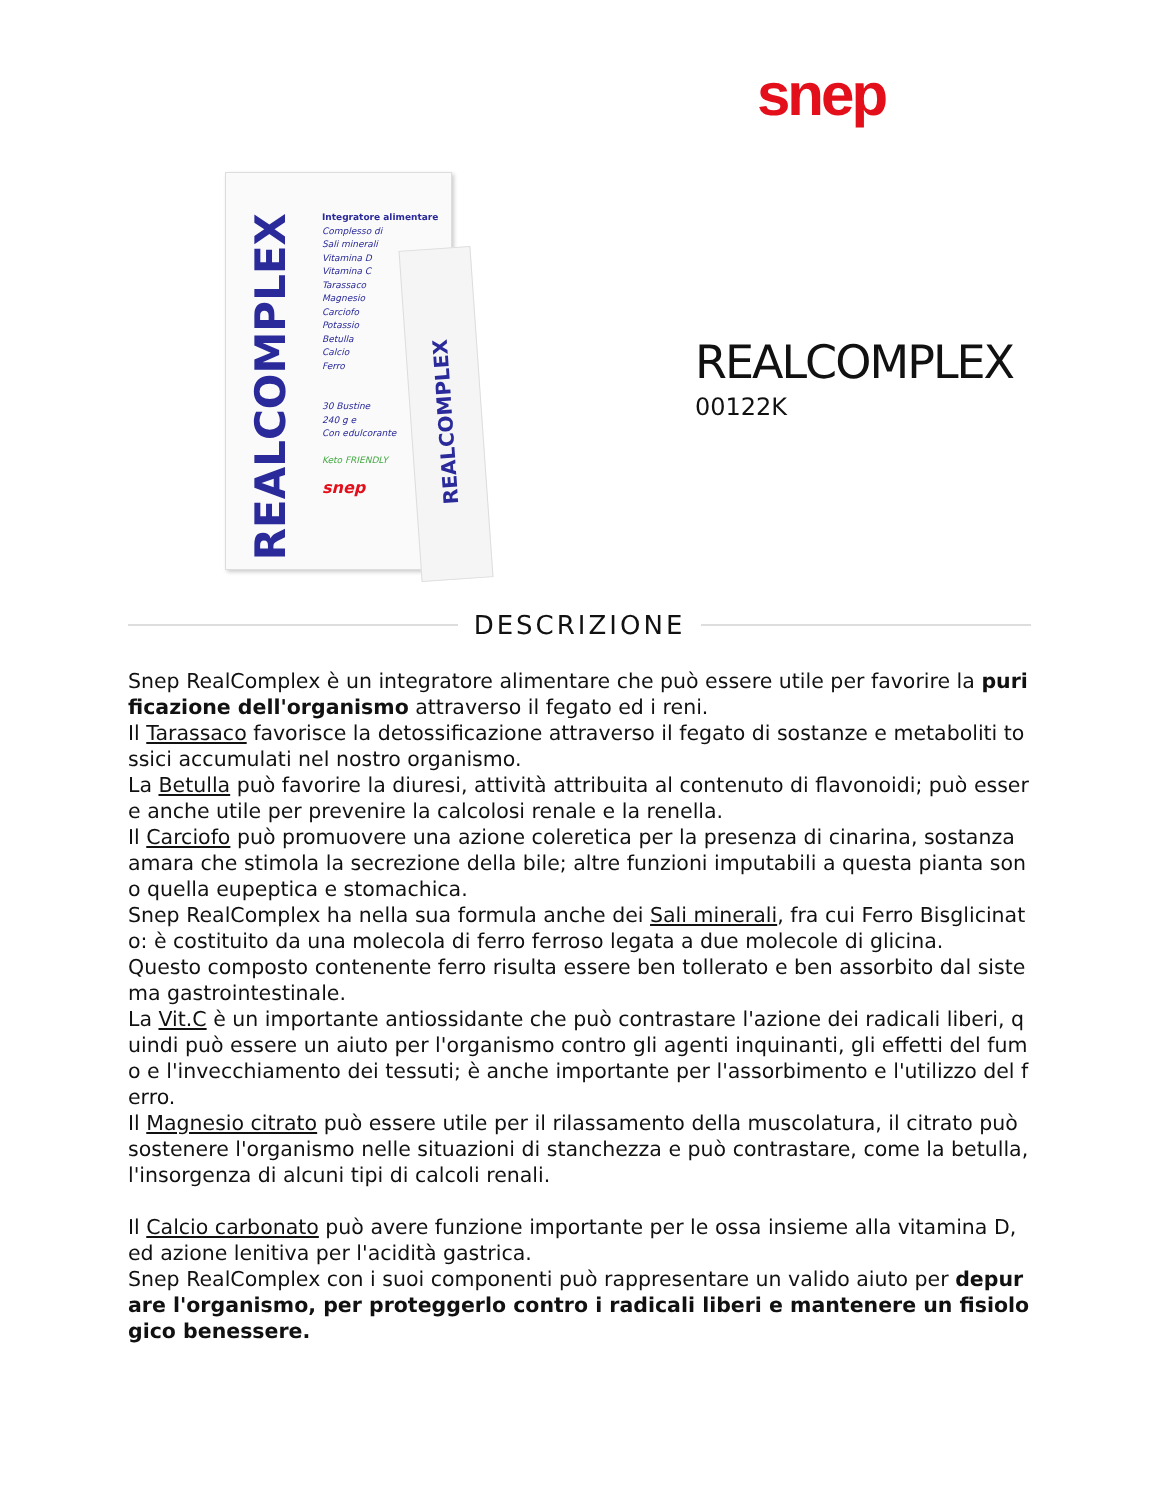snep
REALCOMPLEX
Integratore alimentare
Complesso di
Sali minerali
Vitamina D
Vitamina C
Tarassaco
Magnesio
Carciofo
Potassio
Betulla
Calcio
Ferro
30 Bustine
240 g e
Con edulcorante
Keto FRIENDLY
snep
REALCOMPLEX
REALCOMPLEX
00122K
DESCRIZIONE
Snep RealComplex è un integratore alimentare che può essere utile per favorire la purificazione dell'organismo attraverso il fegato ed i reni.
Il Tarassaco favorisce la detossificazione attraverso il fegato di sostanze e metaboliti tossici accumulati nel nostro organismo.
La Betulla può favorire la diuresi, attività attribuita al contenuto di flavonoidi; può essere anche utile per prevenire la calcolosi renale e la renella.
Il Carciofo può promuovere una azione coleretica per la presenza di cinarina, sostanza amara che stimola la secrezione della bile; altre funzioni imputabili a questa pianta sono quella eupeptica e stomachica.
Snep RealComplex ha nella sua formula anche dei Sali minerali, fra cui Ferro Bisglicinato: è costituito da una molecola di ferro ferroso legata a due molecole di glicina.
Questo composto contenente ferro risulta essere ben tollerato e ben assorbito dal sistema gastrointestinale.
La Vit.C è un importante antiossidante che può contrastare l'azione dei radicali liberi, quindi può essere un aiuto per l'organismo contro gli agenti inquinanti, gli effetti del fumo e l'invecchiamento dei tessuti; è anche importante per l'assorbimento e l'utilizzo del ferro.
Il Magnesio citrato può essere utile per il rilassamento della muscolatura, il citrato può sostenere l'organismo nelle situazioni di stanchezza e può contrastare, come la betulla, l'insorgenza di alcuni tipi di calcoli renali.
Il Calcio carbonato può avere funzione importante per le ossa insieme alla vitamina D, ed azione lenitiva per l'acidità gastrica.
Snep RealComplex con i suoi componenti può rappresentare un valido aiuto per depurare l'organismo, per proteggerlo contro i radicali liberi e mantenere un fisiologico benessere.